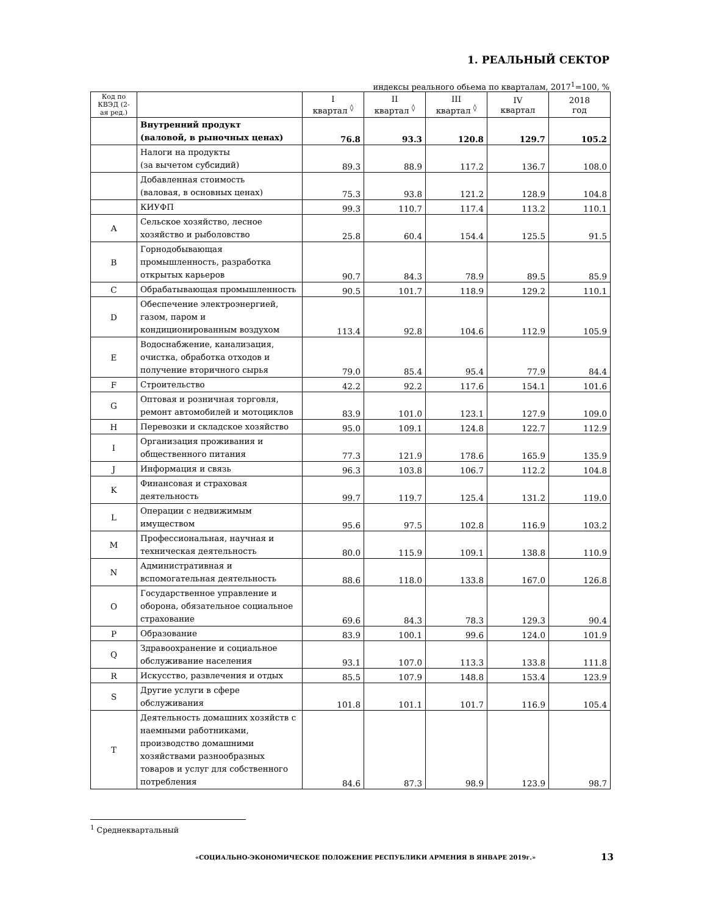1. РЕАЛЬНЫЙ СЕКТОР
индексы реального обьема по кварталам, 2017<sup>1</sup>=100, %
| Код по КВЭД (2-ая ред.) | | I квартал <sup>◊</sup> | II квартал <sup>◊</sup> | III квартал <sup>◊</sup> | IV квартал | 2018 год |
| --- | --- | --- | --- | --- | --- | --- |
| | Внутренний продукт (валовой, в рыночных ценах) | 76.8 | 93.3 | 120.8 | 129.7 | 105.2 |
| | Налоги на продукты (за вычетом субсидий) | 89.3 | 88.9 | 117.2 | 136.7 | 108.0 |
| | Добавленная стоимость (валовая, в основных ценах) | 75.3 | 93.8 | 121.2 | 128.9 | 104.8 |
| | КИУФП | 99.3 | 110.7 | 117.4 | 113.2 | 110.1 |
| A | Сельское хозяйство, лесное хозяйство и рыболовство | 25.8 | 60.4 | 154.4 | 125.5 | 91.5 |
| B | Горнодобывающая промышленность, разработка открытых карьеров | 90.7 | 84.3 | 78.9 | 89.5 | 85.9 |
| C | Обрабатывающая промышленность | 90.5 | 101.7 | 118.9 | 129.2 | 110.1 |
| D | Обеспечение электроэнергией, газом, паром и кондиционированным воздухом | 113.4 | 92.8 | 104.6 | 112.9 | 105.9 |
| E | Водоснабжение, канализация, очистка, обработка отходов и получение вторичного сырья | 79.0 | 85.4 | 95.4 | 77.9 | 84.4 |
| F | Строительство | 42.2 | 92.2 | 117.6 | 154.1 | 101.6 |
| G | Оптовая и розничная торговля, ремонт автомобилей и мотоциклов | 83.9 | 101.0 | 123.1 | 127.9 | 109.0 |
| H | Перевозки и складское хозяйство | 95.0 | 109.1 | 124.8 | 122.7 | 112.9 |
| I | Организация проживания и общественного питания | 77.3 | 121.9 | 178.6 | 165.9 | 135.9 |
| J | Информация и связь | 96.3 | 103.8 | 106.7 | 112.2 | 104.8 |
| K | Финансовая и страховая деятельность | 99.7 | 119.7 | 125.4 | 131.2 | 119.0 |
| L | Операции с недвижимым имуществом | 95.6 | 97.5 | 102.8 | 116.9 | 103.2 |
| M | Профессиональная, научная и техническая деятельность | 80.0 | 115.9 | 109.1 | 138.8 | 110.9 |
| N | Административная и вспомогательная деятельность | 88.6 | 118.0 | 133.8 | 167.0 | 126.8 |
| O | Государственное управление и оборона, обязательное социальное страхование | 69.6 | 84.3 | 78.3 | 129.3 | 90.4 |
| P | Образование | 83.9 | 100.1 | 99.6 | 124.0 | 101.9 |
| Q | Здравоохранение и социальное обслуживание населения | 93.1 | 107.0 | 113.3 | 133.8 | 111.8 |
| R | Искусство, развлечения и отдых | 85.5 | 107.9 | 148.8 | 153.4 | 123.9 |
| S | Другие услуги в сфере обслуживания | 101.8 | 101.1 | 101.7 | 116.9 | 105.4 |
| T | Деятельность домашних хозяйств с наемными работниками, производство домашними хозяйствами разнообразных товаров и услуг для собственного потребления | 84.6 | 87.3 | 98.9 | 123.9 | 98.7 |
<sup>1</sup> Среднеквартальный
«СОЦИАЛЬНО-ЭКОНОМИЧЕСКОЕ ПОЛОЖЕНИЕ РЕСПУБЛИКИ АРМЕНИЯ В ЯНВАРЕ 2019г.»
13